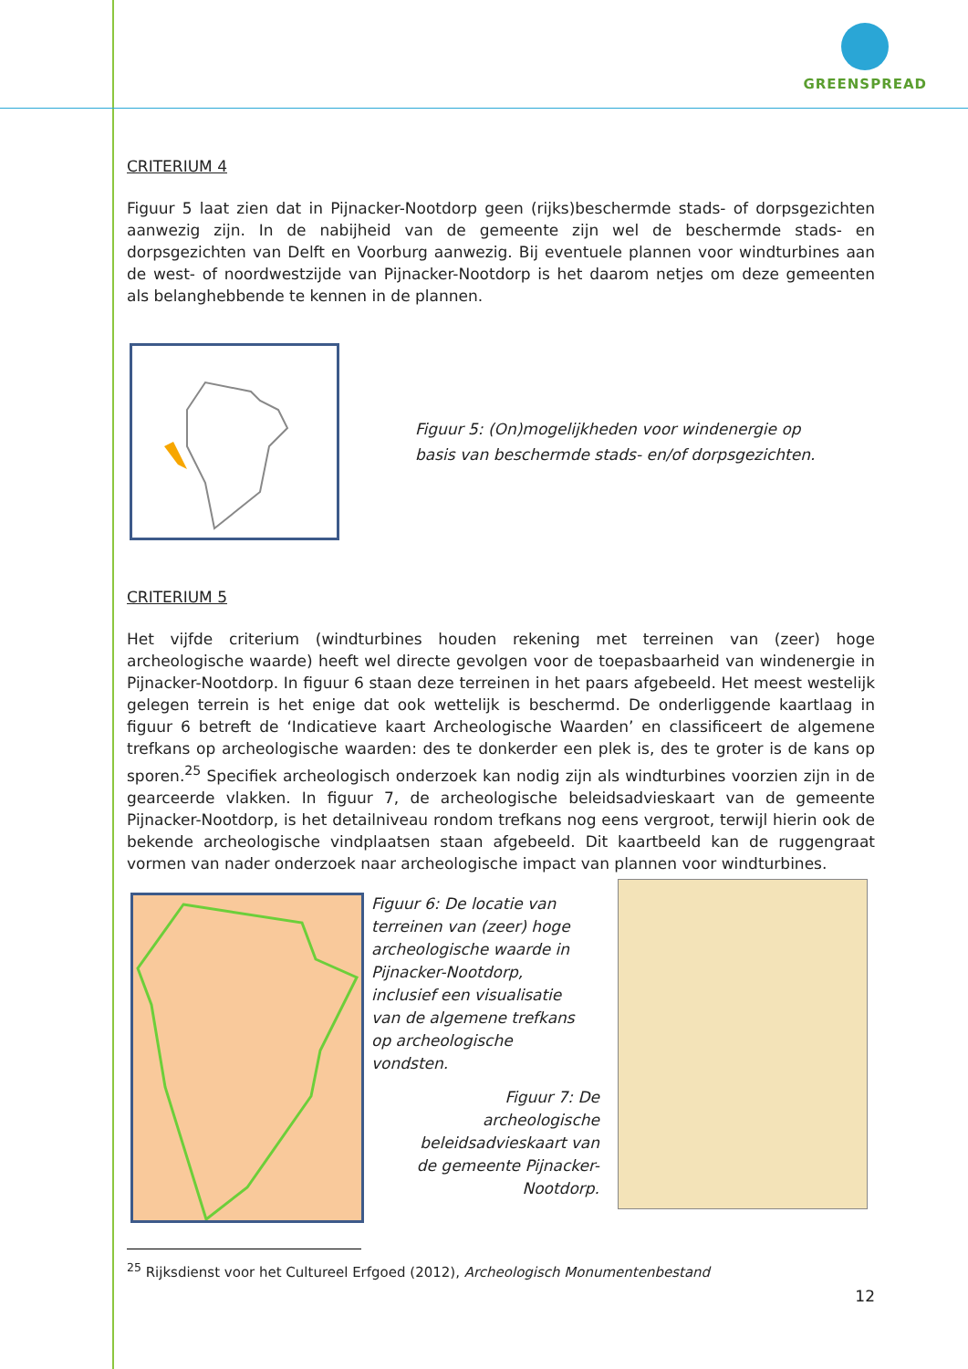GREENSPREAD
CRITERIUM 4
Figuur 5 laat zien dat in Pijnacker-Nootdorp geen (rijks)beschermde stads- of dorpsgezichten aanwezig zijn. In de nabijheid van de gemeente zijn wel de beschermde stads- en dorpsgezichten van Delft en Voorburg aanwezig. Bij eventuele plannen voor windturbines aan de west- of noordwestzijde van Pijnacker-Nootdorp is het daarom netjes om deze gemeenten als belanghebbende te kennen in de plannen.
Figuur 5: (On)mogelijkheden voor windenergie op
basis van beschermde stads- en/of dorpsgezichten.
CRITERIUM 5
Het vijfde criterium (windturbines houden rekening met terreinen van (zeer) hoge archeologische waarde) heeft wel directe gevolgen voor de toepasbaarheid van windenergie in Pijnacker-Nootdorp. In figuur 6 staan deze terreinen in het paars afgebeeld. Het meest westelijk gelegen terrein is het enige dat ook wettelijk is beschermd. De onderliggende kaartlaag in figuur 6 betreft de ‘Indicatieve kaart Archeologische Waarden’ en classificeert de algemene trefkans op archeologische waarden: des te donkerder een plek is, des te groter is de kans op sporen.<sup>25</sup> Specifiek archeologisch onderzoek kan nodig zijn als windturbines voorzien zijn in de gearceerde vlakken. In figuur 7, de archeologische beleidsadvieskaart van de gemeente Pijnacker-Nootdorp, is het detailniveau rondom trefkans nog eens vergroot, terwijl hierin ook de bekende archeologische vindplaatsen staan afgebeeld. Dit kaartbeeld kan de ruggengraat vormen van nader onderzoek naar archeologische impact van plannen voor windturbines.
Figuur 6: De locatie van
terreinen van (zeer) hoge
archeologische waarde in
Pijnacker-Nootdorp,
inclusief een visualisatie
van de algemene trefkans
op archeologische
vondsten.
Figuur 7: De
archeologische
beleidsadvieskaart van
de gemeente Pijnacker-
Nootdorp.
<sup>25</sup> Rijksdienst voor het Cultureel Erfgoed (2012), Archeologisch Monumentenbestand
12